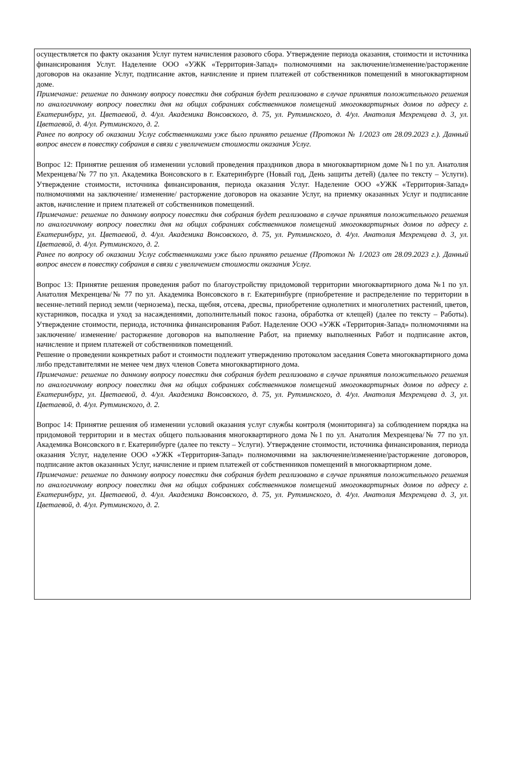осуществляется по факту оказания Услуг путем начисления разового сбора. Утверждение периода оказания, стоимости и источника финансирования Услуг. Наделение ООО «УЖК «Территория-Запад» полномочиями на заключение/изменение/расторжение договоров на оказание Услуг, подписание актов, начисление и прием платежей от собственников помещений в многоквартирном доме.
Примечание: решение по данному вопросу повестки дня собрания будет реализовано в случае принятия положительного решения по аналогичному вопросу повестки дня на общих собраниях собственников помещений многоквартирных домов по адресу г. Екатеринбург, ул. Цветаевой, д. 4/ул. Академика Вонсовского, д. 75, ул. Рутминского, д. 4/ул. Анатолия Мехренцева д. 3, ул. Цветаевой, д. 4/ул. Рутминского, д. 2.
Ранее по вопросу об оказании Услуг собственниками уже было принято решение (Протокол № 1/2023 от 28.09.2023 г.). Данный вопрос внесен в повестку собрания в связи с увеличением стоимости оказания Услуг.
Вопрос 12: Принятие решения об изменении условий проведения праздников двора в многоквартирном доме №1 по ул. Анатолия Мехренцева/№ 77 по ул. Академика Вонсовского в г. Екатеринбурге (Новый год, День защиты детей) (далее по тексту – Услуги). Утверждение стоимости, источника финансирования, периода оказания Услуг. Наделение ООО «УЖК «Территория-Запад» полномочиями на заключение/ изменение/ расторжение договоров на оказание Услуг, на приемку оказанных Услуг и подписание актов, начисление и прием платежей от собственников помещений.
Примечание: решение по данному вопросу повестки дня собрания будет реализовано в случае принятия положительного решения по аналогичному вопросу повестки дня на общих собраниях собственников помещений многоквартирных домов по адресу г. Екатеринбург, ул. Цветаевой, д. 4/ул. Академика Вонсовского, д. 75, ул. Рутминского, д. 4/ул. Анатолия Мехренцева д. 3, ул. Цветаевой, д. 4/ул. Рутминского, д. 2.
Ранее по вопросу об оказании Услуг собственниками уже было принято решение (Протокол № 1/2023 от 28.09.2023 г.). Данный вопрос внесен в повестку собрания в связи с увеличением стоимости оказания Услуг.
Вопрос 13: Принятие решения проведения работ по благоустройству придомовой территории многоквартирного дома №1 по ул. Анатолия Мехренцева/№ 77 по ул. Академика Вонсовского в г. Екатеринбурге (приобретение и распределение по территории в весенне-летний период земли (чернозема), песка, щебня, отсева, дресвы, приобретение однолетних и многолетних растений, цветов, кустарников, посадка и уход за насаждениями, дополнительный покос газона, обработка от клещей) (далее по тексту – Работы). Утверждение стоимости, периода, источника финансирования Работ. Наделение ООО «УЖК «Территория-Запад» полномочиями на заключение/ изменение/ расторжение договоров на выполнение Работ, на приемку выполненных Работ и подписание актов, начисление и прием платежей от собственников помещений.
Решение о проведении конкретных работ и стоимости подлежит утверждению протоколом заседания Совета многоквартирного дома либо представителями не менее чем двух членов Совета многоквартирного дома.
Примечание: решение по данному вопросу повестки дня собрания будет реализовано в случае принятия положительного решения по аналогичному вопросу повестки дня на общих собраниях собственников помещений многоквартирных домов по адресу г. Екатеринбург, ул. Цветаевой, д. 4/ул. Академика Вонсовского, д. 75, ул. Рутминского, д. 4/ул. Анатолия Мехренцева д. 3, ул. Цветаевой, д. 4/ул. Рутминского, д. 2.
Вопрос 14: Принятие решения об изменении условий оказания услуг службы контроля (мониторинга) за соблюдением порядка на придомовой территории и в местах общего пользования многоквартирного дома №1 по ул. Анатолия Мехренцева/№ 77 по ул. Академика Вонсовского в г. Екатеринбурге (далее по тексту – Услуги). Утверждение стоимости, источника финансирования, периода оказания Услуг, наделение ООО «УЖК «Территория-Запад» полномочиями на заключение/изменение/расторжение договоров, подписание актов оказанных Услуг, начисление и прием платежей от собственников помещений в многоквартирном доме.
Примечание: решение по данному вопросу повестки дня собрания будет реализовано в случае принятия положительного решения по аналогичному вопросу повестки дня на общих собраниях собственников помещений многоквартирных домов по адресу г. Екатеринбург, ул. Цветаевой, д. 4/ул. Академика Вонсовского, д. 75, ул. Рутминского, д. 4/ул. Анатолия Мехренцева д. 3, ул. Цветаевой, д. 4/ул. Рутминского, д. 2.